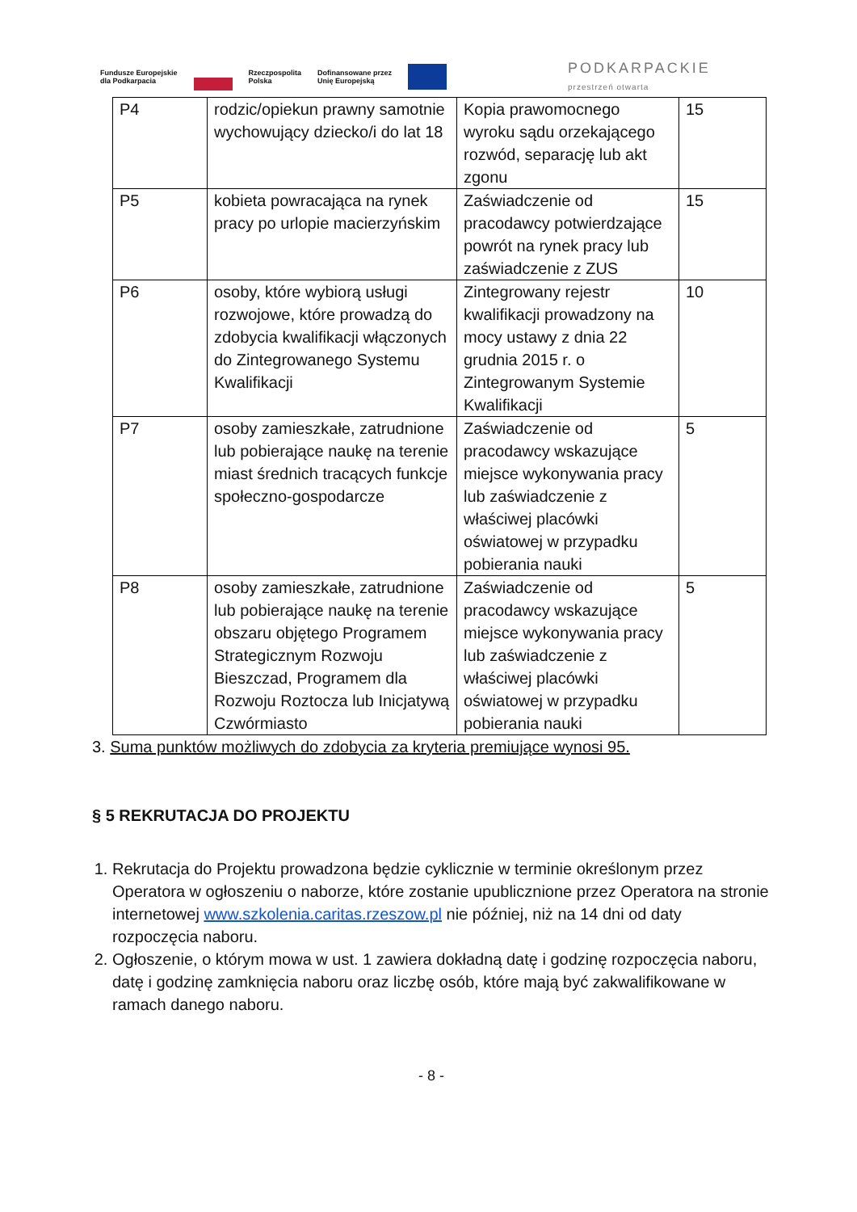Fundusze Europejskie
dla Podkarpacia Rzeczpospolita
Polska Dofinansowane przez
Unię Europejską PODKARPACKIE
przestrzeń otwarta
| P4 | rodzic/opiekun prawny samotnie wychowujący dziecko/i do lat 18 | Kopia prawomocnego wyroku sądu orzekającego rozwód, separację lub akt zgonu | 15 |
| P5 | kobieta powracająca na rynek pracy po urlopie macierzyńskim | Zaświadczenie od pracodawcy potwierdzające powrót na rynek pracy lub zaświadczenie z ZUS | 15 |
| P6 | osoby, które wybiorą usługi rozwojowe, które prowadzą do zdobycia kwalifikacji włączonych do Zintegrowanego Systemu Kwalifikacji | Zintegrowany rejestr kwalifikacji prowadzony na mocy ustawy z dnia 22 grudnia 2015 r. o Zintegrowanym Systemie Kwalifikacji | 10 |
| P7 | osoby zamieszkałe, zatrudnione lub pobierające naukę na terenie miast średnich tracących funkcje społeczno-gospodarcze | Zaświadczenie od pracodawcy wskazujące miejsce wykonywania pracy lub zaświadczenie z właściwej placówki oświatowej w przypadku pobierania nauki | 5 |
| P8 | osoby zamieszkałe, zatrudnione lub pobierające naukę na terenie obszaru objętego Programem Strategicznym Rozwoju Bieszczad, Programem dla Rozwoju Roztocza lub Inicjatywą Czwórmiasto | Zaświadczenie od pracodawcy wskazujące miejsce wykonywania pracy lub zaświadczenie z właściwej placówki oświatowej w przypadku pobierania nauki | 5 |
3. Suma punktów możliwych do zdobycia za kryteria premiujące wynosi 95.
§ 5 REKRUTACJA DO PROJEKTU
1. Rekrutacja do Projektu prowadzona będzie cyklicznie w terminie określonym przez Operatora w ogłoszeniu o naborze, które zostanie upublicznione przez Operatora na stronie internetowej www.szkolenia.caritas.rzeszow.pl nie później, niż na 14 dni od daty rozpoczęcia naboru.
2. Ogłoszenie, o którym mowa w ust. 1 zawiera dokładną datę i godzinę rozpoczęcia naboru, datę i godzinę zamknięcia naboru oraz liczbę osób, które mają być zakwalifikowane w ramach danego naboru.
- 8 -